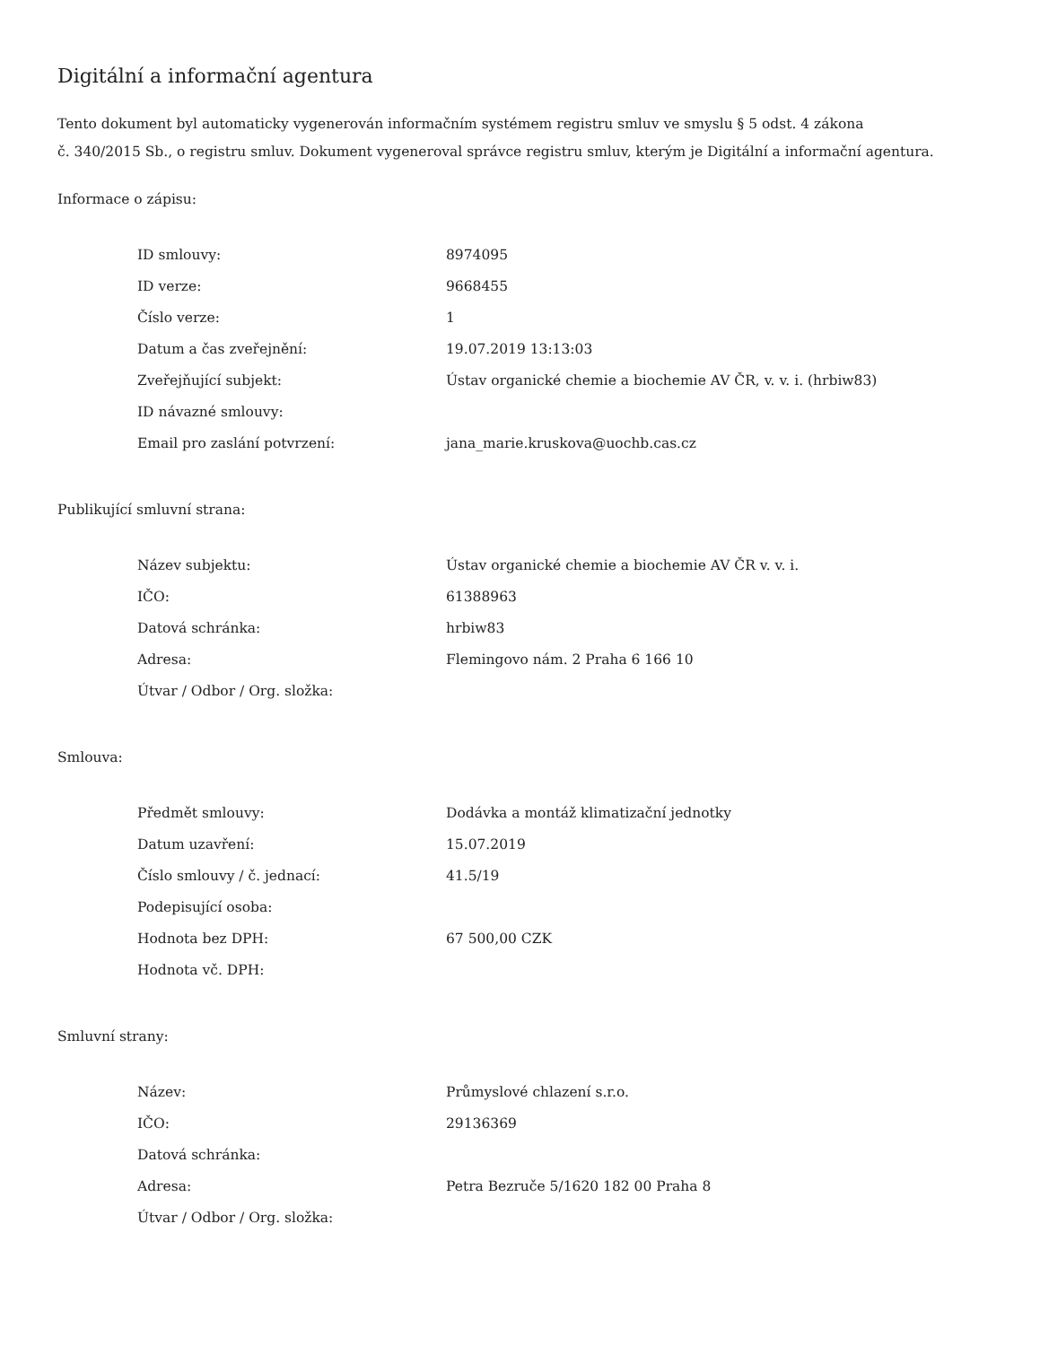Digitální a informační agentura
Tento dokument byl automaticky vygenerován informačním systémem registru smluv ve smyslu § 5 odst. 4 zákona
č. 340/2015 Sb., o registru smluv. Dokument vygeneroval správce registru smluv, kterým je Digitální a informační agentura.
Informace o zápisu:
| ID smlouvy: | 8974095 |
| ID verze: | 9668455 |
| Číslo verze: | 1 |
| Datum a čas zveřejnění: | 19.07.2019 13:13:03 |
| Zveřejňující subjekt: | Ústav organické chemie a biochemie AV ČR, v. v. i. (hrbiw83) |
| ID návazné smlouvy: | |
| Email pro zaslání potvrzení: | jana_marie.kruskova@uochb.cas.cz |
Publikující smluvní strana:
| Název subjektu: | Ústav organické chemie a biochemie AV ČR v. v. i. |
| IČO: | 61388963 |
| Datová schránka: | hrbiw83 |
| Adresa: | Flemingovo nám. 2 Praha 6 166 10 |
| Útvar / Odbor / Org. složka: | |
Smlouva:
| Předmět smlouvy: | Dodávka a montáž klimatizační jednotky |
| Datum uzavření: | 15.07.2019 |
| Číslo smlouvy / č. jednací: | 41.5/19 |
| Podepisující osoba: | |
| Hodnota bez DPH: | 67 500,00 CZK |
| Hodnota vč. DPH: | |
Smluvní strany:
| Název: | Průmyslové chlazení s.r.o. |
| IČO: | 29136369 |
| Datová schránka: | |
| Adresa: | Petra Bezruče 5/1620 182 00 Praha 8 |
| Útvar / Odbor / Org. složka: | |